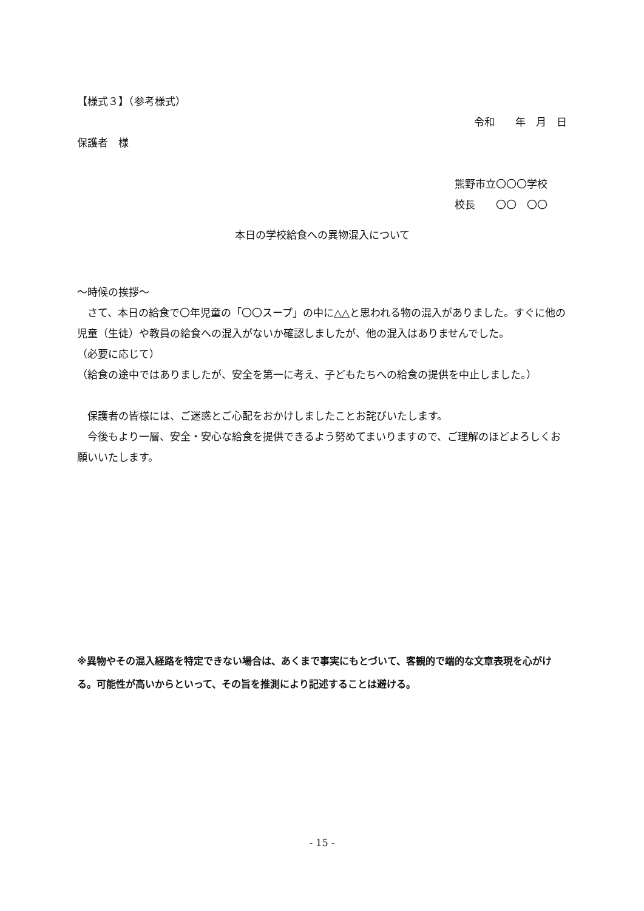【様式３】（参考様式）
令和　　年　月　日
保護者　様
熊野市立〇〇〇学校
校長　　〇〇　〇〇
本日の学校給食への異物混入について
～時候の挨拶～
　さて、本日の給食で〇年児童の「〇〇スープ」の中に△△と思われる物の混入がありました。すぐに他の児童（生徒）や教員の給食への混入がないか確認しましたが、他の混入はありませんでした。
（必要に応じて）
（給食の途中ではありましたが、安全を第一に考え、子どもたちへの給食の提供を中止しました。）
　保護者の皆様には、ご迷惑とご心配をおかけしましたことお詫びいたします。
　今後もより一層、安全・安心な給食を提供できるよう努めてまいりますので、ご理解のほどよろしくお願いいたします。
※異物やその混入経路を特定できない場合は、あくまで事実にもとづいて、客観的で端的な文章表現を心がける。可能性が高いからといって、その旨を推測により記述することは避ける。
- 15 -